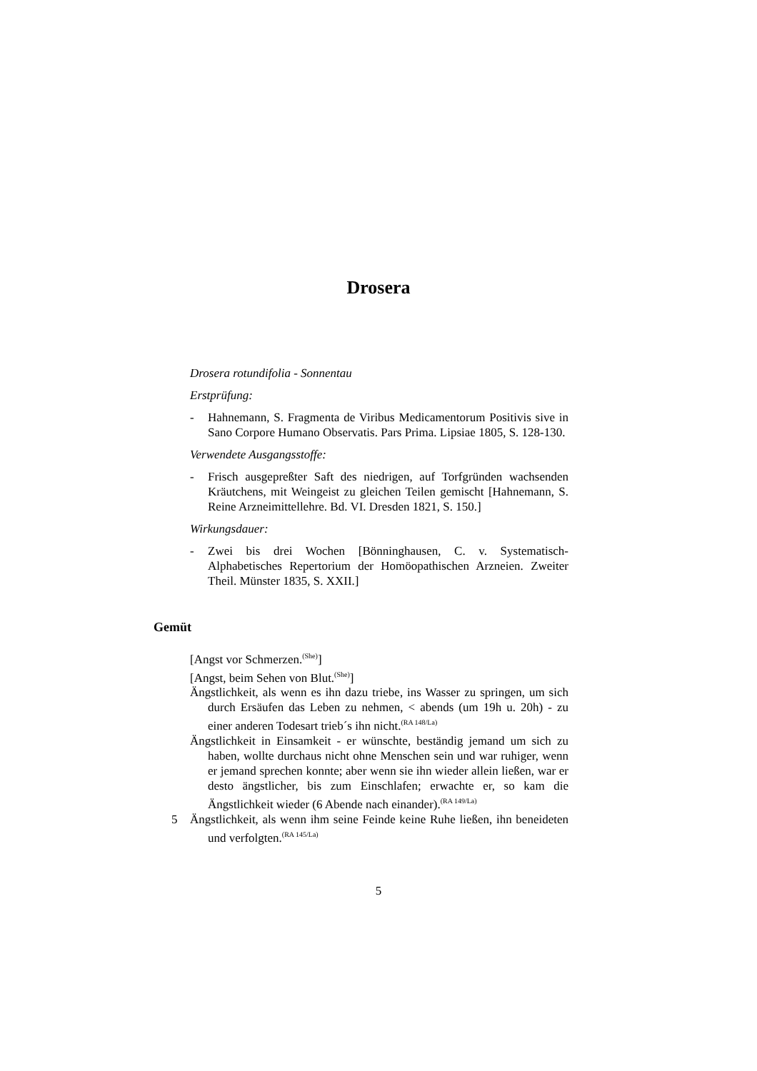Drosera
Drosera rotundifolia - Sonnentau
Erstprüfung:
- Hahnemann, S. Fragmenta de Viribus Medicamentorum Positivis sive in Sano Corpore Humano Observatis. Pars Prima. Lipsiae 1805, S. 128-130.
Verwendete Ausgangsstoffe:
- Frisch ausgepreßter Saft des niedrigen, auf Torfgründen wachsenden Kräutchens, mit Weingeist zu gleichen Teilen gemischt [Hahnemann, S. Reine Arzneimittellehre. Bd. VI. Dresden 1821, S. 150.]
Wirkungsdauer:
- Zwei bis drei Wochen [Bönninghausen, C. v. Systematisch-Alphabetisches Repertorium der Homöopathischen Arzneien. Zweiter Theil. Münster 1835, S. XXII.]
Gemüt
[Angst vor Schmerzen.<sup>(She)</sup>]
[Angst, beim Sehen von Blut.<sup>(She)</sup>]
Ängstlichkeit, als wenn es ihn dazu triebe, ins Wasser zu springen, um sich durch Ersäufen das Leben zu nehmen, < abends (um 19h u. 20h) - zu einer anderen Todesart trieb´s ihn nicht.<sup>(RA 148/La)</sup>
Ängstlichkeit in Einsamkeit - er wünschte, beständig jemand um sich zu haben, wollte durchaus nicht ohne Menschen sein und war ruhiger, wenn er jemand sprechen konnte; aber wenn sie ihn wieder allein ließen, war er desto ängstlicher, bis zum Einschlafen; erwachte er, so kam die Ängstlichkeit wieder (6 Abende nach einander).<sup>(RA 149/La)</sup>
5 Ängstlichkeit, als wenn ihm seine Feinde keine Ruhe ließen, ihn beneideten und verfolgten.<sup>(RA 145/La)</sup>
5